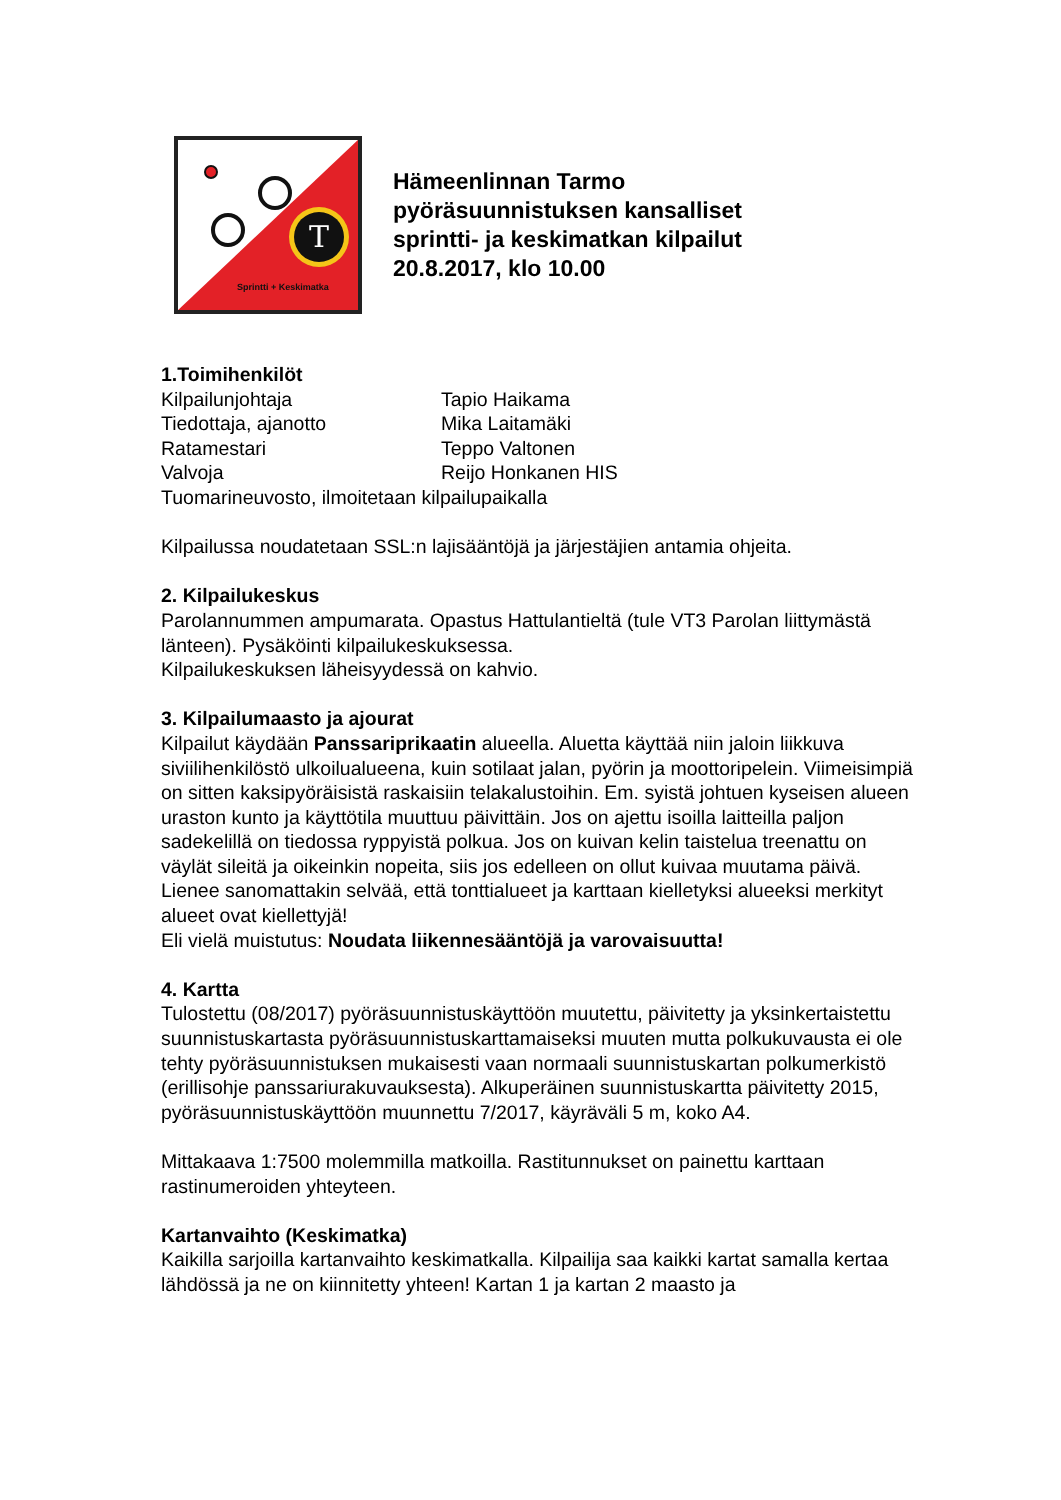T
Sprintti + Keskimatka
Hämeenlinnan Tarmo
pyöräsuunnistuksen kansalliset
sprintti- ja keskimatkan kilpailut
20.8.2017, klo 10.00
1.Toimihenkilöt
Kilpailunjohtaja Tapio Haikama
Tiedottaja, ajanotto Mika Laitamäki
Ratamestari Teppo Valtonen
Valvoja Reijo Honkanen HIS
Tuomarineuvosto, ilmoitetaan kilpailupaikalla
Kilpailussa noudatetaan SSL:n lajisääntöjä ja järjestäjien antamia ohjeita.
2. Kilpailukeskus
Parolannummen ampumarata. Opastus Hattulantieltä (tule VT3 Parolan liittymästä länteen). Pysäköinti kilpailukeskuksessa.
Kilpailukeskuksen läheisyydessä on kahvio.
3. Kilpailumaasto ja ajourat
Kilpailut käydään Panssariprikaatin alueella. Aluetta käyttää niin jaloin liikkuva siviilihenkilöstö ulkoilualueena, kuin sotilaat jalan, pyörin ja moottoripelein. Viimeisimpiä on sitten kaksipyöräisistä raskaisiin telakalustoihin. Em. syistä johtuen kyseisen alueen uraston kunto ja käyttötila muuttuu päivittäin. Jos on ajettu isoilla laitteilla paljon sadekelillä on tiedossa ryppyistä polkua. Jos on kuivan kelin taistelua treenattu on väylät sileitä ja oikeinkin nopeita, siis jos edelleen on ollut kuivaa muutama päivä.
Lienee sanomattakin selvää, että tonttialueet ja karttaan kielletyksi alueeksi merkityt alueet ovat kiellettyjä!
Eli vielä muistutus: Noudata liikennesääntöjä ja varovaisuutta!
4. Kartta
Tulostettu (08/2017) pyöräsuunnistuskäyttöön muutettu, päivitetty ja yksinkertaistettu suunnistuskartasta pyöräsuunnistuskarttamaiseksi muuten mutta polkukuvausta ei ole tehty pyöräsuunnistuksen mukaisesti vaan normaali suunnistuskartan polkumerkistö (erillisohje panssariurakuvauksesta). Alkuperäinen suunnistuskartta päivitetty 2015, pyöräsuunnistuskäyttöön muunnettu 7/2017, käyräväli 5 m, koko A4.
Mittakaava 1:7500 molemmilla matkoilla. Rastitunnukset on painettu karttaan rastinumeroiden yhteyteen.
Kartanvaihto (Keskimatka)
Kaikilla sarjoilla kartanvaihto keskimatkalla. Kilpailija saa kaikki kartat samalla kertaa lähdössä ja ne on kiinnitetty yhteen! Kartan 1 ja kartan 2 maasto ja